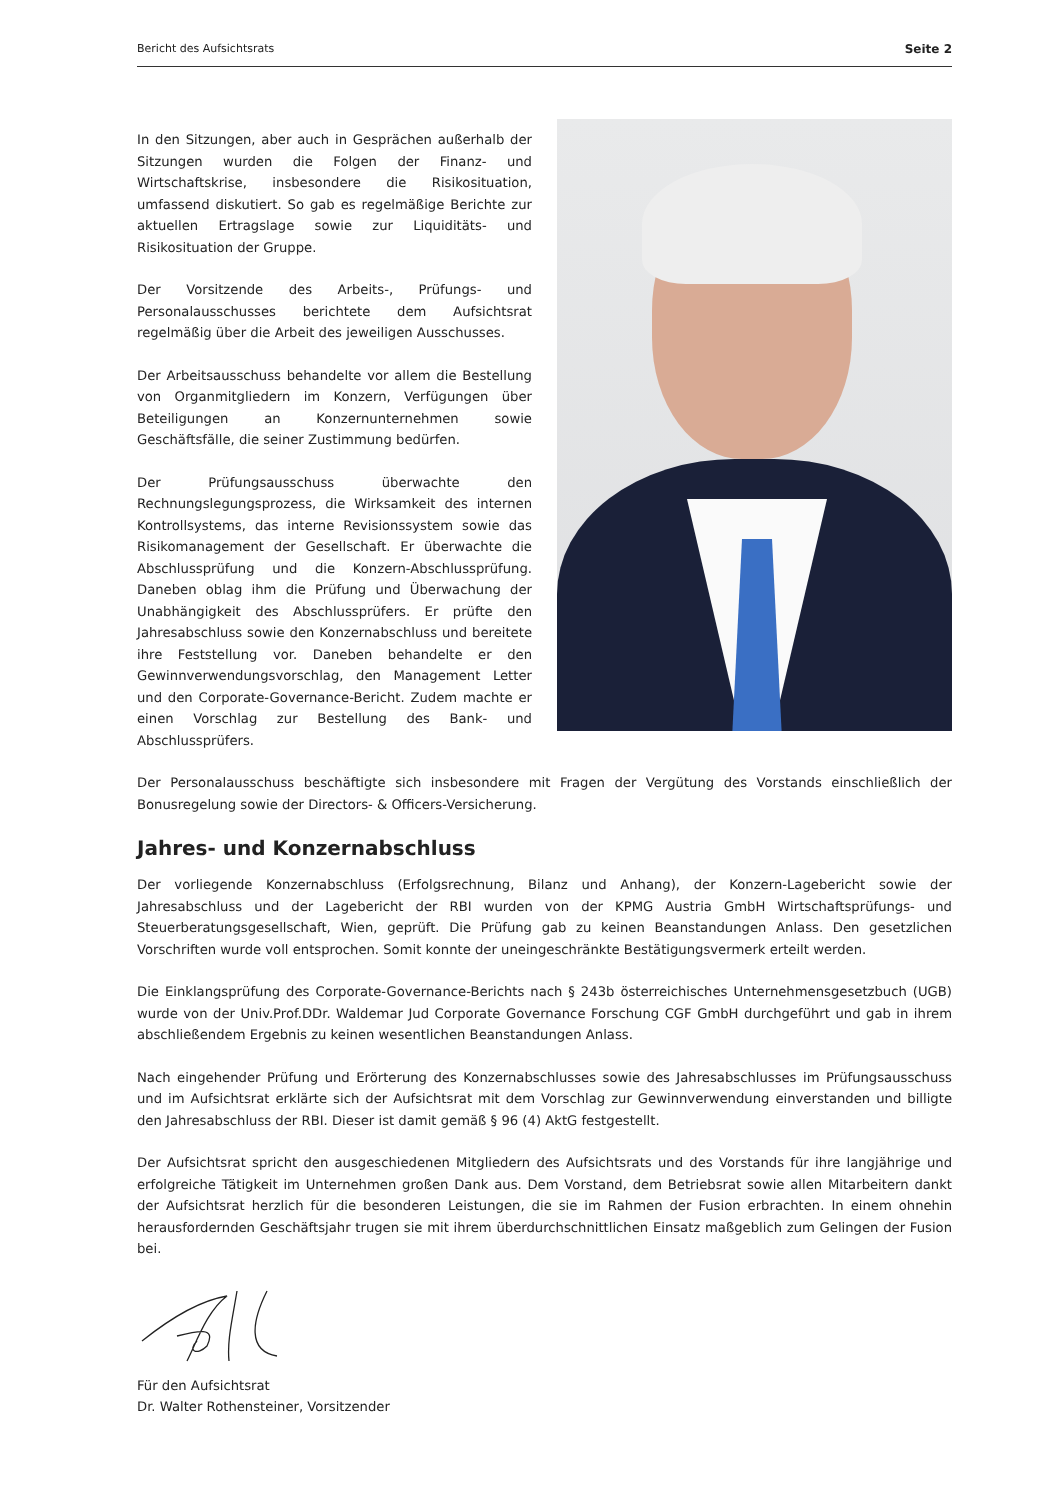Bericht des Aufsichtsrats Seite 2
In den Sitzungen, aber auch in Gesprächen außerhalb der Sitzungen wurden die Folgen der Finanz- und Wirtschaftskrise, insbesondere die Risikosituation, umfassend diskutiert. So gab es regelmäßige Berichte zur aktuellen Ertragslage sowie zur Liquiditäts- und Risikosituation der Gruppe.
Der Vorsitzende des Arbeits-, Prüfungs- und Personalausschusses berichtete dem Aufsichtsrat regelmäßig über die Arbeit des jeweiligen Ausschusses.
Der Arbeitsausschuss behandelte vor allem die Bestellung von Organmitgliedern im Konzern, Verfügungen über Beteiligungen an Konzernunternehmen sowie Geschäftsfälle, die seiner Zustimmung bedürfen.
Der Prüfungsausschuss überwachte den Rechnungslegungsprozess, die Wirksamkeit des internen Kontrollsystems, das interne Revisionssystem sowie das Risikomanagement der Gesellschaft. Er überwachte die Abschlussprüfung und die Konzern-Abschlussprüfung. Daneben oblag ihm die Prüfung und Überwachung der Unabhängigkeit des Abschlussprüfers. Er prüfte den Jahresabschluss sowie den Konzernabschluss und bereitete ihre Feststellung vor. Daneben behandelte er den Gewinnverwendungsvorschlag, den Management Letter und den Corporate-Governance-Bericht. Zudem machte er einen Vorschlag zur Bestellung des Bank- und Abschlussprüfers.
Der Personalausschuss beschäftigte sich insbesondere mit Fragen der Vergütung des Vorstands einschließlich der Bonusregelung sowie der Directors- & Officers-Versicherung.
Jahres- und Konzernabschluss
Der vorliegende Konzernabschluss (Erfolgsrechnung, Bilanz und Anhang), der Konzern-Lagebericht sowie der Jahresabschluss und der Lagebericht der RBI wurden von der KPMG Austria GmbH Wirtschaftsprüfungs- und Steuerberatungsgesellschaft, Wien, geprüft. Die Prüfung gab zu keinen Beanstandungen Anlass. Den gesetzlichen Vorschriften wurde voll entsprochen. Somit konnte der uneingeschränkte Bestätigungsvermerk erteilt werden.
Die Einklangsprüfung des Corporate-Governance-Berichts nach § 243b österreichisches Unternehmensgesetzbuch (UGB) wurde von der Univ.Prof.DDr. Waldemar Jud Corporate Governance Forschung CGF GmbH durchgeführt und gab in ihrem abschließendem Ergebnis zu keinen wesentlichen Beanstandungen Anlass.
Nach eingehender Prüfung und Erörterung des Konzernabschlusses sowie des Jahresabschlusses im Prüfungsausschuss und im Aufsichtsrat erklärte sich der Aufsichtsrat mit dem Vorschlag zur Gewinnverwendung einverstanden und billigte den Jahresabschluss der RBI. Dieser ist damit gemäß § 96 (4) AktG festgestellt.
Der Aufsichtsrat spricht den ausgeschiedenen Mitgliedern des Aufsichtsrats und des Vorstands für ihre langjährige und erfolgreiche Tätigkeit im Unternehmen großen Dank aus. Dem Vorstand, dem Betriebsrat sowie allen Mitarbeitern dankt der Aufsichtsrat herzlich für die besonderen Leistungen, die sie im Rahmen der Fusion erbrachten. In einem ohnehin herausfordernden Geschäftsjahr trugen sie mit ihrem überdurchschnittlichen Einsatz maßgeblich zum Gelingen der Fusion bei.
Für den Aufsichtsrat
Dr. Walter Rothensteiner, Vorsitzender